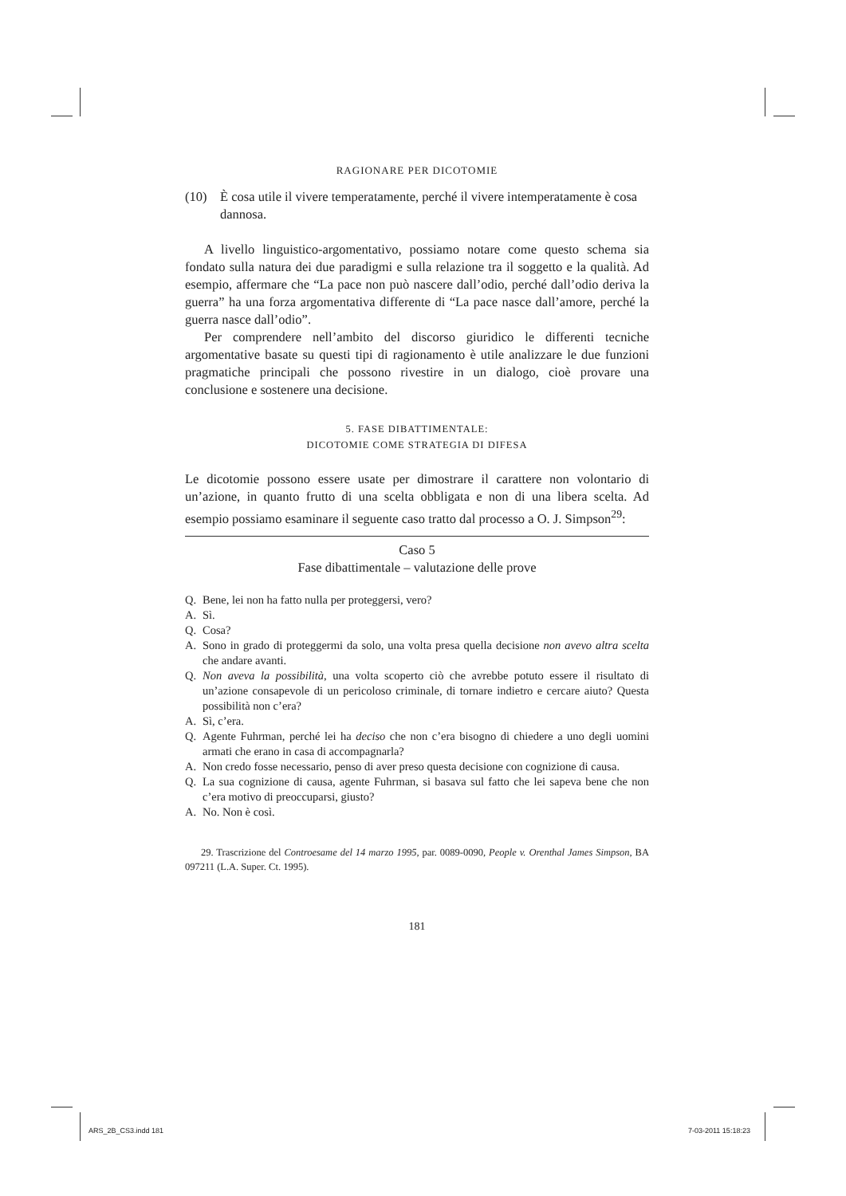RAGIONARE PER DICOTOMIE
(10) È cosa utile il vivere temperatamente, perché il vivere intemperatamente è cosa dannosa.
A livello linguistico-argomentativo, possiamo notare come questo schema sia fondato sulla natura dei due paradigmi e sulla relazione tra il soggetto e la qualità. Ad esempio, affermare che “La pace non può nascere dall’odio, perché dall’odio deriva la guerra” ha una forza argomentativa differente di “La pace nasce dall’amore, perché la guerra nasce dall’odio”.
Per comprendere nell’ambito del discorso giuridico le differenti tecniche argomentative basate su questi tipi di ragionamento è utile analizzare le due funzioni pragmatiche principali che possono rivestire in un dialogo, cioè provare una conclusione e sostenere una decisione.
5. FASE DIBATTIMENTALE:
DICOTOMIE COME STRATEGIA DI DIFESA
Le dicotomie possono essere usate per dimostrare il carattere non volontario di un’azione, in quanto frutto di una scelta obbligata e non di una libera scelta. Ad esempio possiamo esaminare il seguente caso tratto dal processo a O. J. Simpson<sup>29</sup>:
Caso 5
Fase dibattimentale – valutazione delle prove
Q. Bene, lei non ha fatto nulla per proteggersi, vero?
A. Sì.
Q. Cosa?
A. Sono in grado di proteggermi da solo, una volta presa quella decisione non avevo altra scelta che andare avanti.
Q. Non aveva la possibilità, una volta scoperto ciò che avrebbe potuto essere il risultato di un’azione consapevole di un pericoloso criminale, di tornare indietro e cercare aiuto? Questa possibilità non c’era?
A. Sì, c’era.
Q. Agente Fuhrman, perché lei ha deciso che non c’era bisogno di chiedere a uno degli uomini armati che erano in casa di accompagnarla?
A. Non credo fosse necessario, penso di aver preso questa decisione con cognizione di causa.
Q. La sua cognizione di causa, agente Fuhrman, si basava sul fatto che lei sapeva bene che non c’era motivo di preoccuparsi, giusto?
A. No. Non è così.
29. Trascrizione del Controesame del 14 marzo 1995, par. 0089-0090, People v. Orenthal James Simpson, BA 097211 (L.A. Super. Ct. 1995).
181
ARS_2B_CS3.indd 181 7-03-2011 15:18:23